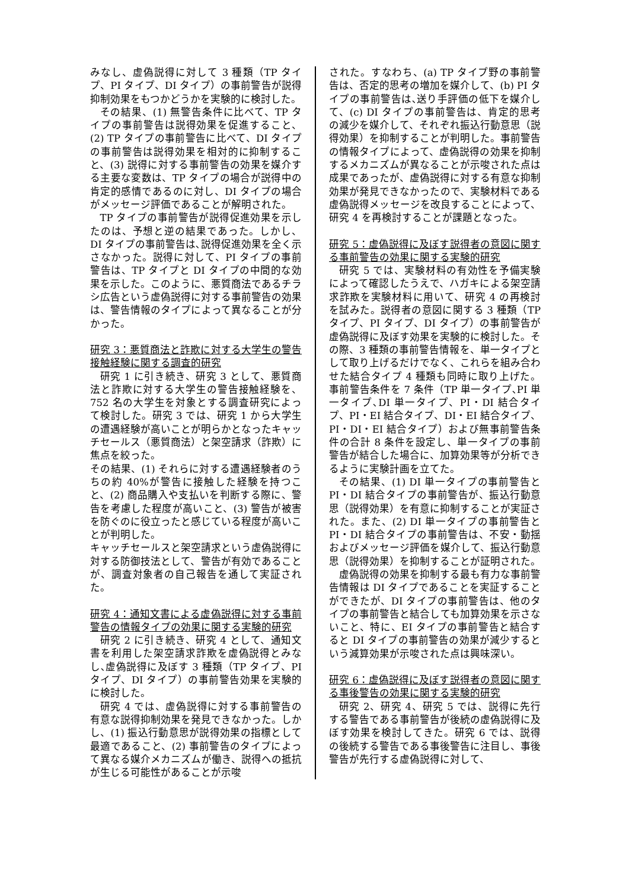みなし、虚偽説得に対して 3 種類（TP タイプ、PI タイプ、DI タイプ）の事前警告が説得抑制効果をもつかどうかを実験的に検討した。
その結果、(1) 無警告条件に比べて、TP タイプの事前警告は説得効果を促進すること、(2) TP タイプの事前警告に比べて、DI タイプの事前警告は説得効果を相対的に抑制すること、(3) 説得に対する事前警告の効果を媒介する主要な変数は、TP タイプの場合が説得中の肯定的感情であるのに対し、DI タイプの場合がメッセージ評価であることが解明された。
TP タイプの事前警告が説得促進効果を示したのは、予想と逆の結果であった。しかし、DI タイプの事前警告は､説得促進効果を全く示さなかった。説得に対して、PI タイプの事前警告は、TP タイプと DI タイプの中間的な効果を示した。このように、悪質商法であるチラシ広告という虚偽説得に対する事前警告の効果は、警告情報のタイプによって異なることが分かった。
研究 3：悪質商法と詐欺に対する大学生の警告接触経験に関する調査的研究
研究 1 に引き続き、研究 3 として、悪質商法と詐欺に対する大学生の警告接触経験を、752 名の大学生を対象とする調査研究によって検討した。研究 3 では、研究 1 から大学生の遭遇経験が高いことが明らかとなったキャッチセールス（悪質商法）と架空請求（詐欺）に焦点を絞った。
その結果、(1) それらに対する遭遇経験者のうちの約 40%が警告に接触した経験を持つこと、(2) 商品購入や支払いを判断する際に、警告を考慮した程度が高いこと、(3) 警告が被害を防ぐのに役立ったと感じている程度が高いことが判明した。
キャッチセールスと架空請求という虚偽説得に対する防御技法として、警告が有効であることが、調査対象者の自己報告を通して実証された。
研究 4：通知文書による虚偽説得に対する事前警告の情報タイプの効果に関する実験的研究
研究 2 に引き続き、研究 4 として、通知文書を利用した架空請求詐欺を虚偽説得とみなし､虚偽説得に及ぼす 3 種類（TP タイプ、PI タイプ、DI タイプ）の事前警告効果を実験的に検討した。
研究 4 では、虚偽説得に対する事前警告の有意な説得抑制効果を発見できなかった。しかし、(1) 振込行動意思が説得効果の指標として最適であること、(2) 事前警告のタイプによって異なる媒介メカニズムが働き、説得への抵抗が生じる可能性があることが示唆
された。すなわち、(a) TP タイプ野の事前警告は、否定的思考の増加を媒介して、(b) PI タイプの事前警告は､送り手評価の低下を媒介して、(c) DI タイプの事前警告は、肯定的思考の減少を媒介して、それぞれ振込行動意思（説得効果）を抑制することが判明した。事前警告の情報タイプによって、虚偽説得の効果を抑制するメカニズムが異なることが示唆された点は成果であったが、虚偽説得に対する有意な抑制効果が発見できなかったので、実験材料である虚偽説得メッセージを改良することによって、研究 4 を再検討することが課題となった。
研究 5：虚偽説得に及ぼす説得者の意図に関する事前警告の効果に関する実験的研究
研究 5 では、実験材料の有効性を予備実験によって確認したうえで、ハガキによる架空請求詐欺を実験材料に用いて、研究 4 の再検討を試みた。説得者の意図に関する 3 種類（TP タイプ、PI タイプ、DI タイプ）の事前警告が虚偽説得に及ぼす効果を実験的に検討した。その際、3 種類の事前警告情報を、単一タイプとして取り上げるだけでなく、これらを組み合わせた結合タイプ 4 種類も同時に取り上げた。事前警告条件を 7 条件（TP 単一タイプ､PI 単一タイプ､DI 単一タイプ、PI・DI 結合タイプ、PI・EI 結合タイプ、DI・EI 結合タイプ、PI・DI・EI 結合タイプ）および無事前警告条件の合計 8 条件を設定し、単一タイプの事前警告が結合した場合に、加算効果等が分析できるように実験計画を立てた。
その結果、(1) DI 単一タイプの事前警告と PI・DI 結合タイプの事前警告が、振込行動意思（説得効果）を有意に抑制することが実証された。また、(2) DI 単一タイプの事前警告と PI・DI 結合タイプの事前警告は、不安・動揺およびメッセージ評価を媒介して、振込行動意思（説得効果）を抑制することが証明された。
虚偽説得の効果を抑制する最も有力な事前警告情報は DI タイプであることを実証することができたが、DI タイプの事前警告は、他のタイプの事前警告と結合しても加算効果を示さないこと、特に、EI タイプの事前警告と結合すると DI タイプの事前警告の効果が減少するという減算効果が示唆された点は興味深い。
研究 6：虚偽説得に及ぼす説得者の意図に関する事後警告の効果に関する実験的研究
研究 2、研究 4、研究 5 では、説得に先行する警告である事前警告が後続の虚偽説得に及ぼす効果を検討してきた。研究 6 では、説得の後続する警告である事後警告に注目し、事後警告が先行する虚偽説得に対して、